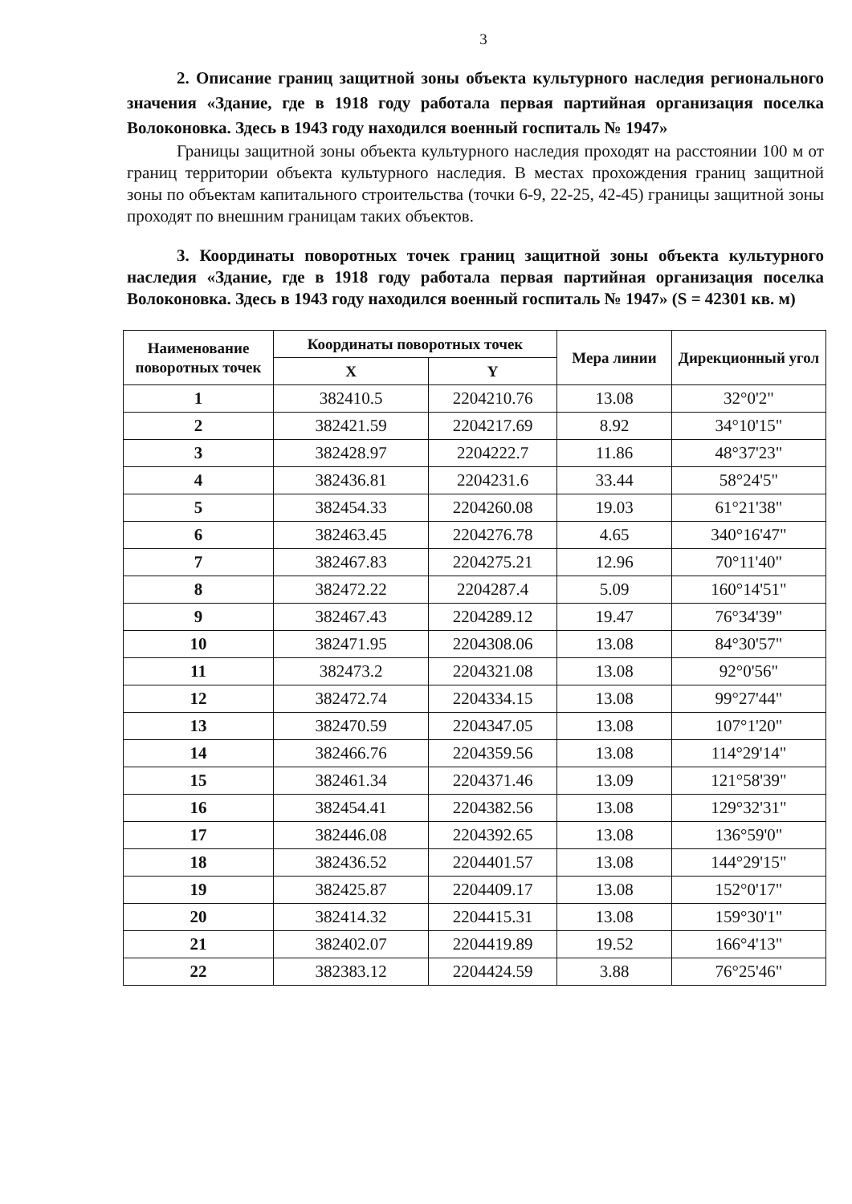3
2. Описание границ защитной зоны объекта культурного наследия регионального значения «Здание, где в 1918 году работала первая партийная организация поселка Волоконовка. Здесь в 1943 году находился военный госпиталь № 1947»
Границы защитной зоны объекта культурного наследия проходят на расстоянии 100 м от границ территории объекта культурного наследия. В местах прохождения границ защитной зоны по объектам капитального строительства (точки 6-9, 22-25, 42-45) границы защитной зоны проходят по внешним границам таких объектов.
3. Координаты поворотных точек границ защитной зоны объекта культурного наследия «Здание, где в 1918 году работала первая партийная организация поселка Волоконовка. Здесь в 1943 году находился военный госпиталь № 1947» (S = 42301 кв. м)
| Наименование поворотных точек | Координаты поворотных точек | | Мера линии | Дирекционный угол |
| --- | --- | --- | --- | --- |
| | X | Y | | |
| 1 | 382410.5 | 2204210.76 | 13.08 | 32°0'2" |
| 2 | 382421.59 | 2204217.69 | 8.92 | 34°10'15" |
| 3 | 382428.97 | 2204222.7 | 11.86 | 48°37'23" |
| 4 | 382436.81 | 2204231.6 | 33.44 | 58°24'5" |
| 5 | 382454.33 | 2204260.08 | 19.03 | 61°21'38" |
| 6 | 382463.45 | 2204276.78 | 4.65 | 340°16'47" |
| 7 | 382467.83 | 2204275.21 | 12.96 | 70°11'40" |
| 8 | 382472.22 | 2204287.4 | 5.09 | 160°14'51" |
| 9 | 382467.43 | 2204289.12 | 19.47 | 76°34'39" |
| 10 | 382471.95 | 2204308.06 | 13.08 | 84°30'57" |
| 11 | 382473.2 | 2204321.08 | 13.08 | 92°0'56" |
| 12 | 382472.74 | 2204334.15 | 13.08 | 99°27'44" |
| 13 | 382470.59 | 2204347.05 | 13.08 | 107°1'20" |
| 14 | 382466.76 | 2204359.56 | 13.08 | 114°29'14" |
| 15 | 382461.34 | 2204371.46 | 13.09 | 121°58'39" |
| 16 | 382454.41 | 2204382.56 | 13.08 | 129°32'31" |
| 17 | 382446.08 | 2204392.65 | 13.08 | 136°59'0" |
| 18 | 382436.52 | 2204401.57 | 13.08 | 144°29'15" |
| 19 | 382425.87 | 2204409.17 | 13.08 | 152°0'17" |
| 20 | 382414.32 | 2204415.31 | 13.08 | 159°30'1" |
| 21 | 382402.07 | 2204419.89 | 19.52 | 166°4'13" |
| 22 | 382383.12 | 2204424.59 | 3.88 | 76°25'46" |